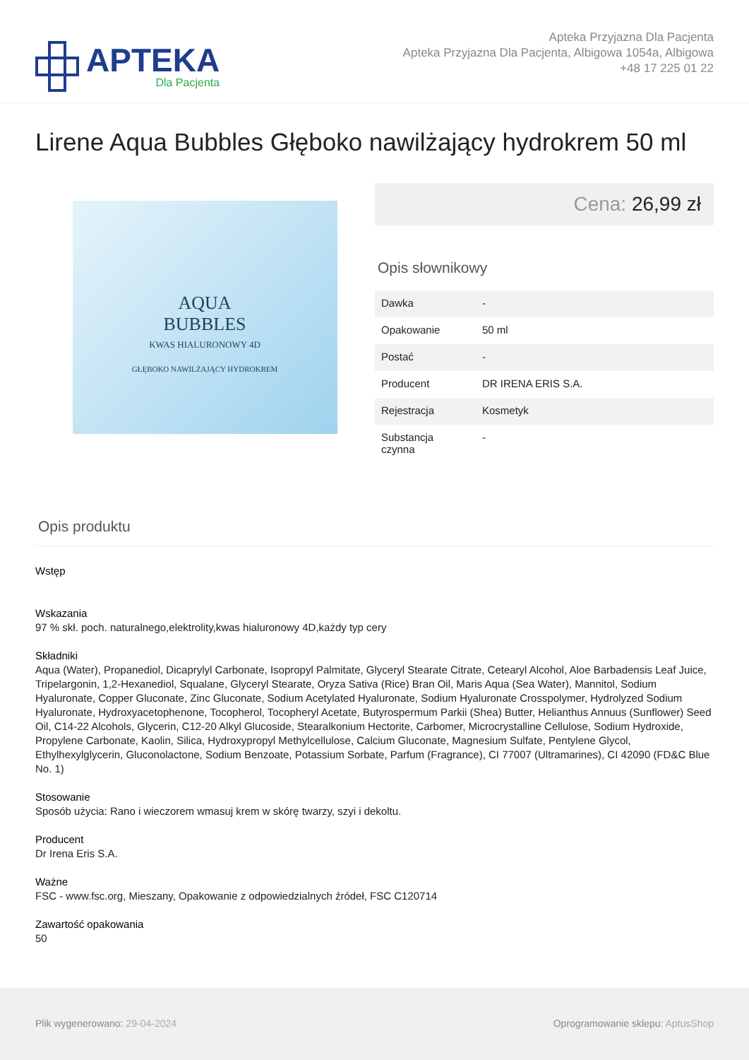APTEKA
Dla Pacjenta
Apteka Przyjazna Dla Pacjenta
Apteka Przyjazna Dla Pacjenta, Albigowa 1054a, Albigowa
+48 17 225 01 22
Lirene Aqua Bubbles Głęboko nawilżający hydrokrem 50 ml
AQUA
BUBBLES
KWAS HIALURONOWY 4D
GŁĘBOKO NAWILŻAJĄCY HYDROKREM
Cena: 26,99 zł
Opis słownikowy
| Dawka | - |
| Opakowanie | 50 ml |
| Postać | - |
| Producent | DR IRENA ERIS S.A. |
| Rejestracja | Kosmetyk |
| Substancja czynna | - |
Opis produktu
Wstęp
Wskazania
97 % skł. poch. naturalnego,elektrolity,kwas hialuronowy 4D,każdy typ cery
Składniki
Aqua (Water), Propanediol, Dicaprylyl Carbonate, Isopropyl Palmitate, Glyceryl Stearate Citrate, Cetearyl Alcohol, Aloe Barbadensis Leaf Juice, Tripelargonin, 1,2-Hexanediol, Squalane, Glyceryl Stearate, Oryza Sativa (Rice) Bran Oil, Maris Aqua (Sea Water), Mannitol, Sodium Hyaluronate, Copper Gluconate, Zinc Gluconate, Sodium Acetylated Hyaluronate, Sodium Hyaluronate Crosspolymer, Hydrolyzed Sodium Hyaluronate, Hydroxyacetophenone, Tocopherol, Tocopheryl Acetate, Butyrospermum Parkii (Shea) Butter, Helianthus Annuus (Sunflower) Seed Oil, C14-22 Alcohols, Glycerin, C12-20 Alkyl Glucoside, Stearalkonium Hectorite, Carbomer, Microcrystalline Cellulose, Sodium Hydroxide, Propylene Carbonate, Kaolin, Silica, Hydroxypropyl Methylcellulose, Calcium Gluconate, Magnesium Sulfate, Pentylene Glycol, Ethylhexylglycerin, Gluconolactone, Sodium Benzoate, Potassium Sorbate, Parfum (Fragrance), CI 77007 (Ultramarines), CI 42090 (FD&C Blue No. 1)
Stosowanie
Sposób użycia: Rano i wieczorem wmasuj krem w skórę twarzy, szyi i dekoltu.
Producent
Dr Irena Eris S.A.
Ważne
FSC - www.fsc.org, Mieszany, Opakowanie z odpowiedzialnych źródeł, FSC C120714
Zawartość opakowania
50
Plik wygenerowano: 29-04-2024 Oprogramowanie sklepu: AptusShop